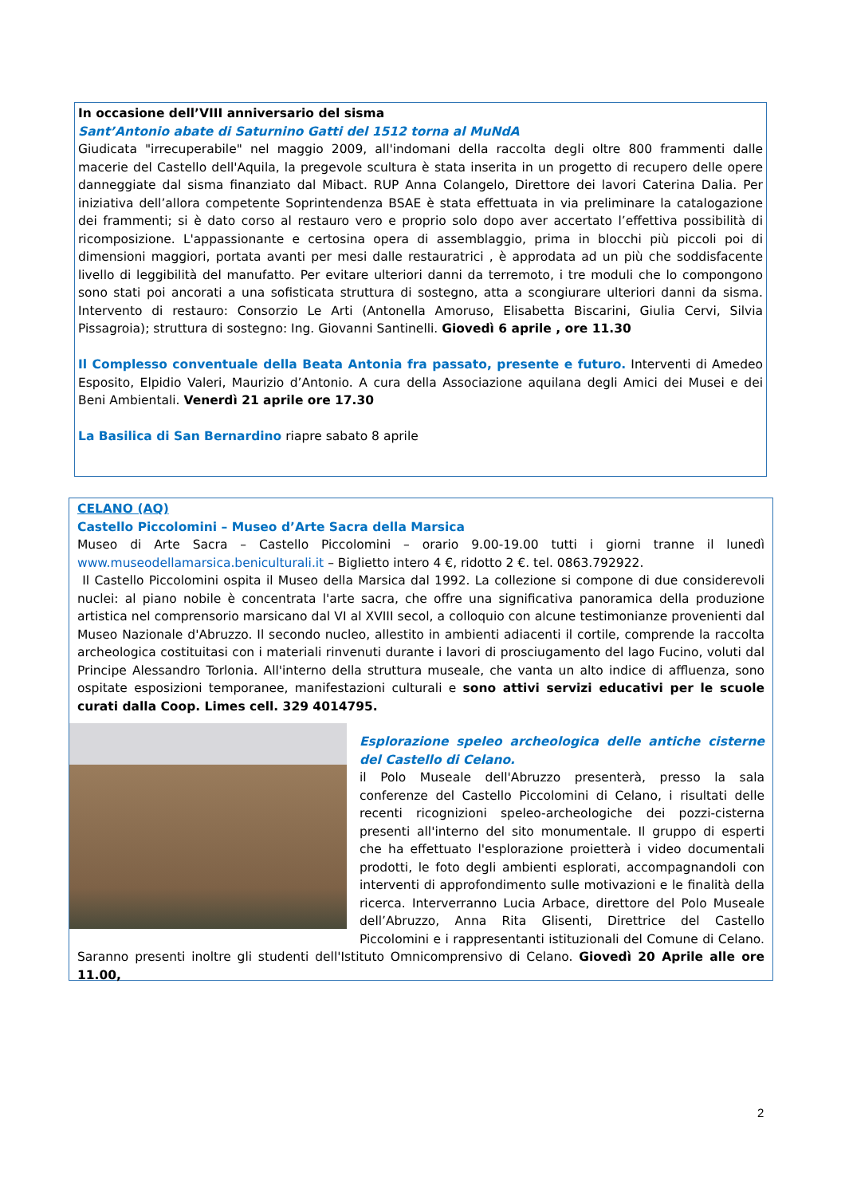In occasione dell’VIII anniversario del sisma
Sant’Antonio abate di Saturnino Gatti del 1512 torna al MuNdA
Giudicata "irrecuperabile" nel maggio 2009, all'indomani della raccolta degli oltre 800 frammenti dalle macerie del Castello dell'Aquila, la pregevole scultura è stata inserita in un progetto di recupero delle opere danneggiate dal sisma finanziato dal Mibact. RUP Anna Colangelo, Direttore dei lavori Caterina Dalia. Per iniziativa dell’allora competente Soprintendenza BSAE è stata effettuata in via preliminare la catalogazione dei frammenti; si è dato corso al restauro vero e proprio solo dopo aver accertato l’effettiva possibilità di ricomposizione. L'appassionante e certosina opera di assemblaggio, prima in blocchi più piccoli poi di dimensioni maggiori, portata avanti per mesi dalle restauratrici , è approdata ad un più che soddisfacente livello di leggibilità del manufatto. Per evitare ulteriori danni da terremoto, i tre moduli che lo compongono sono stati poi ancorati a una sofisticata struttura di sostegno, atta a scongiurare ulteriori danni da sisma. Intervento di restauro: Consorzio Le Arti (Antonella Amoruso, Elisabetta Biscarini, Giulia Cervi, Silvia Pissagroia); struttura di sostegno: Ing. Giovanni Santinelli. Giovedì 6 aprile , ore 11.30
Il Complesso conventuale della Beata Antonia fra passato, presente e futuro. Interventi di Amedeo Esposito, Elpidio Valeri, Maurizio d’Antonio. A cura della Associazione aquilana degli Amici dei Musei e dei Beni Ambientali. Venerdì 21 aprile ore 17.30
La Basilica di San Bernardino riapre sabato 8 aprile
CELANO (AQ)
Castello Piccolomini – Museo d’Arte Sacra della Marsica
Museo di Arte Sacra – Castello Piccolomini – orario 9.00-19.00 tutti i giorni tranne il lunedì www.museodellamarsica.beniculturali.it – Biglietto intero 4 €, ridotto 2 €. tel. 0863.792922.
Il Castello Piccolomini ospita il Museo della Marsica dal 1992. La collezione si compone di due considerevoli nuclei: al piano nobile è concentrata l'arte sacra, che offre una significativa panoramica della produzione artistica nel comprensorio marsicano dal VI al XVIII secol, a colloquio con alcune testimonianze provenienti dal Museo Nazionale d'Abruzzo. Il secondo nucleo, allestito in ambienti adiacenti il cortile, comprende la raccolta archeologica costituitasi con i materiali rinvenuti durante i lavori di prosciugamento del lago Fucino, voluti dal Principe Alessandro Torlonia. All'interno della struttura museale, che vanta un alto indice di affluenza, sono ospitate esposizioni temporanee, manifestazioni culturali e sono attivi servizi educativi per le scuole curati dalla Coop. Limes cell. 329 4014795.
Esplorazione speleo archeologica delle antiche cisterne del Castello di Celano.
il Polo Museale dell'Abruzzo presenterà, presso la sala conferenze del Castello Piccolomini di Celano, i risultati delle recenti ricognizioni speleo-archeologiche dei pozzi-cisterna presenti all'interno del sito monumentale. Il gruppo di esperti che ha effettuato l'esplorazione proietterà i video documentali prodotti, le foto degli ambienti esplorati, accompagnandoli con interventi di approfondimento sulle motivazioni e le finalità della ricerca. Interverranno Lucia Arbace, direttore del Polo Museale dell’Abruzzo, Anna Rita Glisenti, Direttrice del Castello Piccolomini e i rappresentanti istituzionali del Comune di Celano. Saranno presenti inoltre gli studenti dell'Istituto Omnicomprensivo di Celano. Giovedì 20 Aprile alle ore 11.00,
2